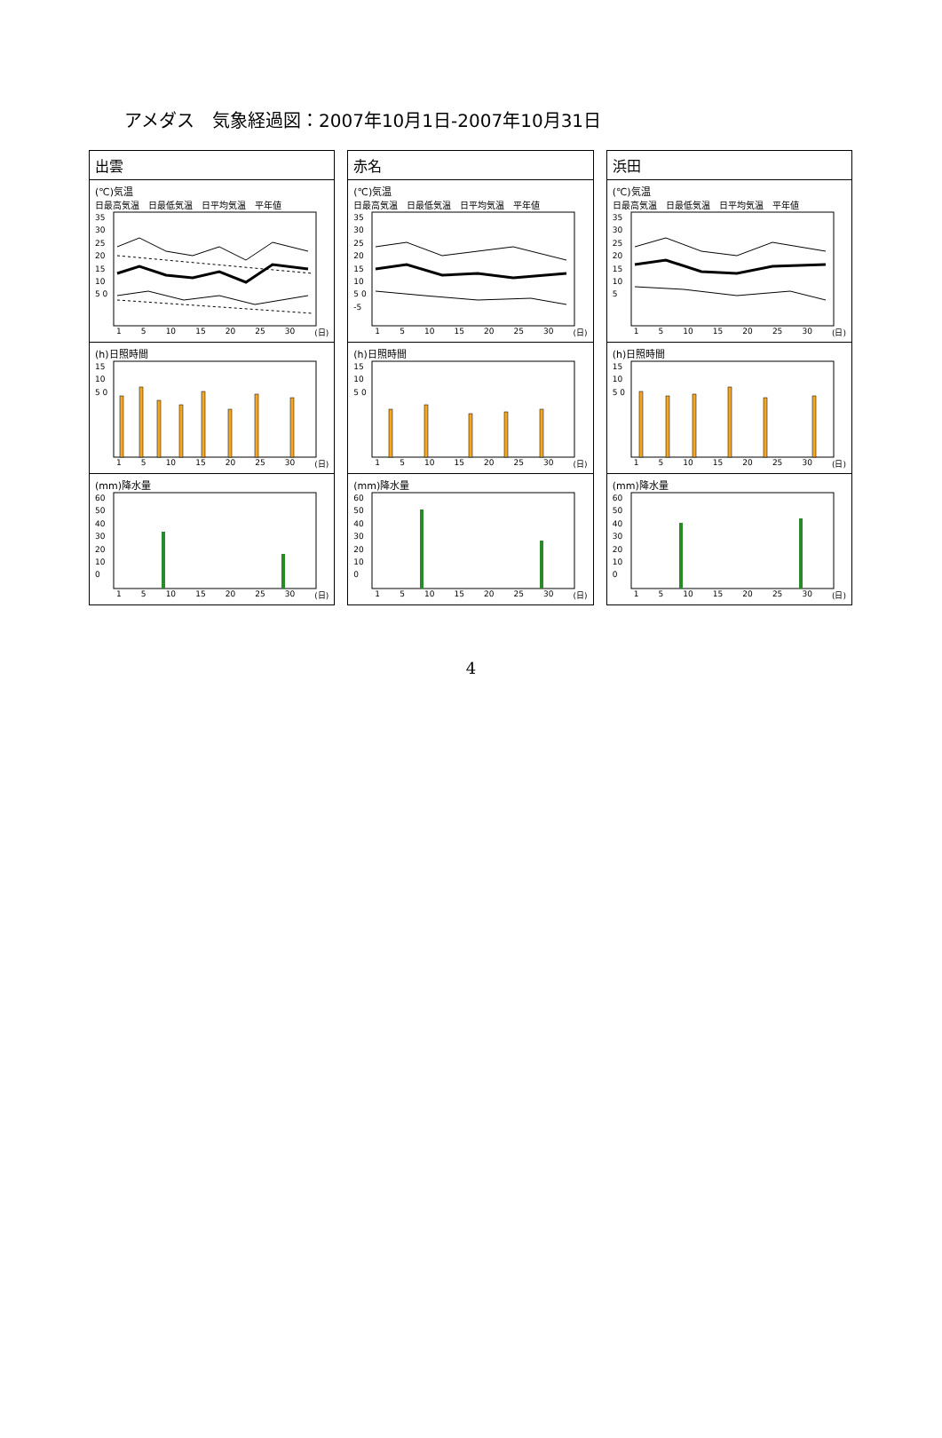アメダス　気象経過図：2007年10月1日-2007年10月31日
出雲
(℃)気温
日最高気温 日最低気温 日平均気温 平年値
35 30 25 20 15 10 5 0
1 5 10 15 20 25 30 (日)
(h)日照時間
15 10 5 0
1 5 10 15 20 25 30 (日)
(mm)降水量
60 50 40 30 20 10 0
1 5 10 15 20 25 30 (日)
赤名
(℃)気温
日最高気温 日最低気温 日平均気温 平年値
35 30 25 20 15 10 5 0 -5
1 5 10 15 20 25 30 (日)
(h)日照時間
15 10 5 0
1 5 10 15 20 25 30 (日)
(mm)降水量
60 50 40 30 20 10 0
1 5 10 15 20 25 30 (日)
浜田
(℃)気温
日最高気温 日最低気温 日平均気温 平年値
35 30 25 20 15 10 5
1 5 10 15 20 25 30 (日)
(h)日照時間
15 10 5 0
1 5 10 15 20 25 30 (日)
(mm)降水量
60 50 40 30 20 10 0
1 5 10 15 20 25 30 (日)
4